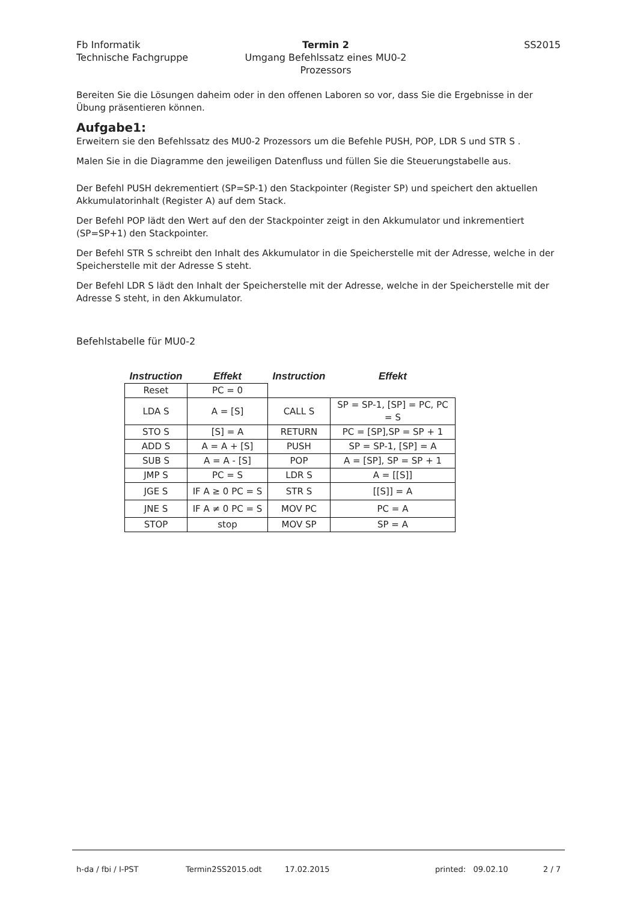Fb Informatik
Technische Fachgruppe
Termin 2
Umgang Befehlssatz eines MU0-2 Prozessors
SS2015
Bereiten Sie die Lösungen daheim oder in den offenen Laboren so vor, dass Sie die Ergebnisse in der Übung präsentieren können.
Aufgabe1:
Erweitern sie den Befehlssatz des MU0-2 Prozessors um die Befehle PUSH, POP, LDR S und STR S .
Malen Sie in die Diagramme den jeweiligen Datenfluss und füllen Sie die Steuerungstabelle aus.
Der Befehl PUSH dekrementiert (SP=SP-1) den Stackpointer (Register SP) und speichert den aktuellen Akkumulatorinhalt (Register A) auf dem Stack.
Der Befehl POP lädt den Wert auf den der Stackpointer zeigt in den Akkumulator und inkrementiert (SP=SP+1) den Stackpointer.
Der Befehl STR S schreibt den Inhalt des Akkumulator in die Speicherstelle mit der Adresse, welche in der Speicherstelle mit der Adresse S steht.
Der Befehl LDR S lädt den Inhalt der Speicherstelle mit der Adresse, welche in der Speicherstelle mit der Adresse S steht, in den Akkumulator.
Befehlstabelle für MU0-2
| Instruction | Effekt | Instruction | Effekt |
| --- | --- | --- | --- |
| Reset | PC = 0 | | |
| LDA S | A = [S] | CALL S | SP = SP-1, [SP] = PC, PC = S |
| STO S | [S] = A | RETURN | PC = [SP],SP = SP + 1 |
| ADD S | A = A + [S] | PUSH | SP = SP-1, [SP] = A |
| SUB S | A = A - [S] | POP | A = [SP], SP = SP + 1 |
| JMP S | PC = S | LDR S | A = [[S]] |
| JGE S | IF A ≥ 0 PC = S | STR S | [[S]] = A |
| JNE S | IF A ≠ 0 PC = S | MOV PC | PC = A |
| STOP | stop | MOV SP | SP = A |
h-da / fbi / I-PST Termin2SS2015.odt 17.02.2015 printed: 09.02.10 2 / 7